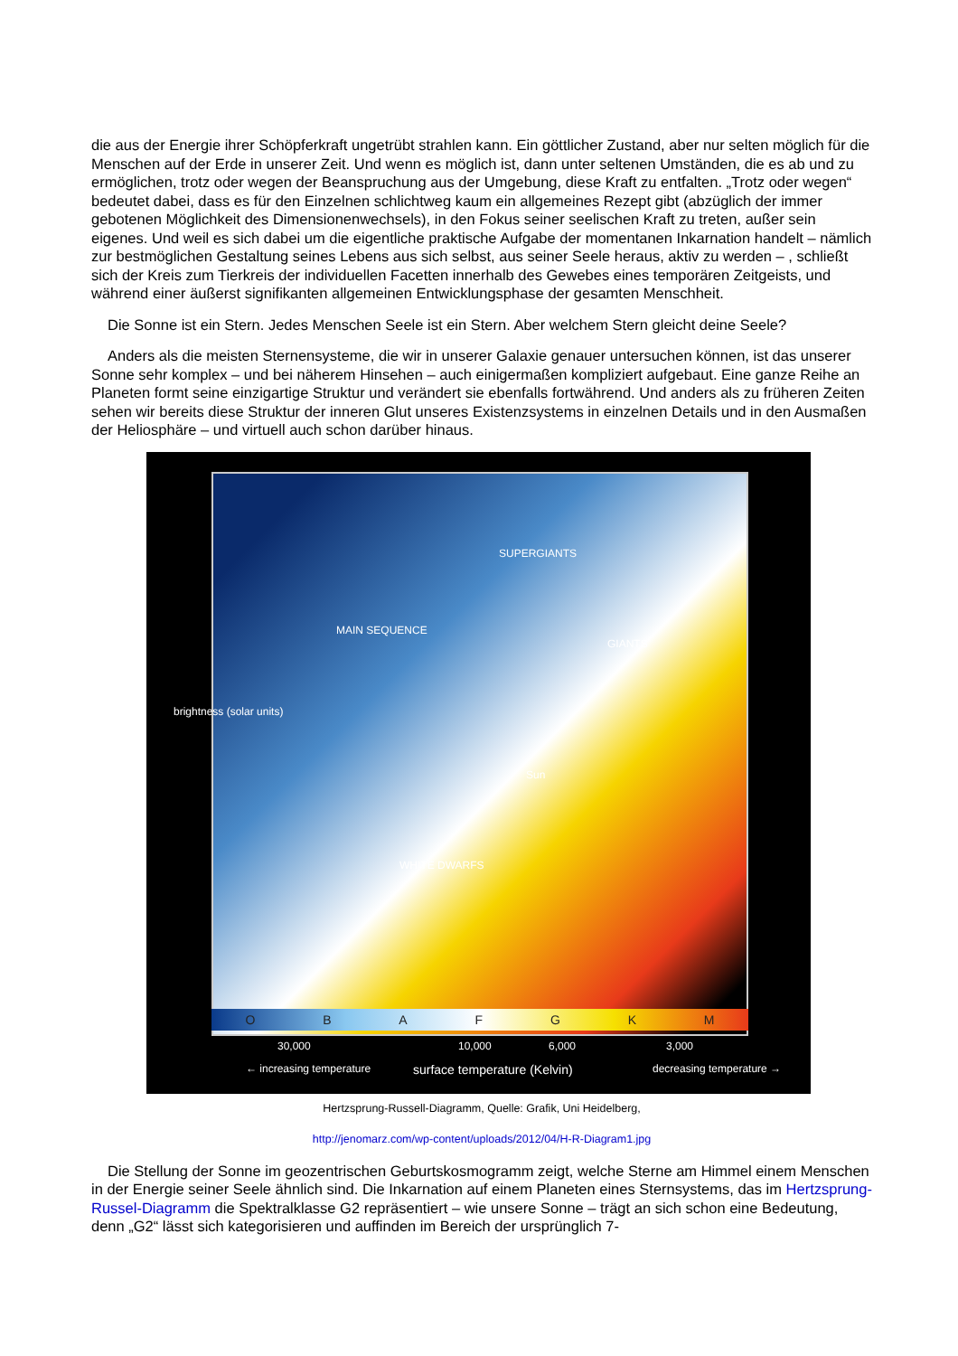die aus der Energie ihrer Schöpferkraft ungetrübt strahlen kann. Ein göttlicher Zustand, aber nur selten möglich für die Menschen auf der Erde in unserer Zeit. Und wenn es möglich ist, dann unter seltenen Umständen, die es ab und zu ermöglichen, trotz oder wegen der Beanspruchung aus der Umgebung, diese Kraft zu entfalten. „Trotz oder wegen“ bedeutet dabei, dass es für den Einzelnen schlichtweg kaum ein allgemeines Rezept gibt (abzüglich der immer gebotenen Möglichkeit des Dimensionenwechsels), in den Fokus seiner seelischen Kraft zu treten, außer sein eigenes. Und weil es sich dabei um die eigentliche praktische Aufgabe der momentanen Inkarnation handelt – nämlich zur bestmöglichen Gestaltung seines Lebens aus sich selbst, aus seiner Seele heraus, aktiv zu werden – , schließt sich der Kreis zum Tierkreis der individuellen Facetten innerhalb des Gewebes eines temporären Zeitgeists, und während einer äußerst signifikanten allgemeinen Entwicklungsphase der gesamten Menschheit.
Die Sonne ist ein Stern. Jedes Menschen Seele ist ein Stern. Aber welchem Stern gleicht deine Seele?
Anders als die meisten Sternensysteme, die wir in unserer Galaxie genauer untersuchen können, ist das unserer Sonne sehr komplex – und bei näherem Hinsehen – auch einigermaßen kompliziert aufgebaut. Eine ganze Reihe an Planeten formt seine einzigartige Struktur und verändert sie ebenfalls fortwährend. Und anders als zu früheren Zeiten sehen wir bereits diese Struktur der inneren Glut unseres Existenzsystems in einzelnen Details und in den Ausmaßen der Heliosphäre – und virtuell auch schon darüber hinaus.
brightness (solar units)
MAIN SEQUENCE
SUPERGIANTS
GIANTS
WHITE DWARFS
Sun
O B A F G K M
30,000 10,000 6,000 3,000
← increasing temperature surface temperature (Kelvin) decreasing temperature →
Hertzsprung-Russell-Diagramm, Quelle: Grafik, Uni Heidelberg,
http://jenomarz.com/wp-content/uploads/2012/04/H-R-Diagram1.jpg
Die Stellung der Sonne im geozentrischen Geburtskosmogramm zeigt, welche Sterne am Himmel einem Menschen in der Energie seiner Seele ähnlich sind. Die Inkarnation auf einem Planeten eines Sternsystems, das im Hertzsprung-Russel-Diagramm die Spektralklasse G2 repräsentiert – wie unsere Sonne – trägt an sich schon eine Bedeutung, denn „G2“ lässt sich kategorisieren und auffinden im Bereich der ursprünglich 7-